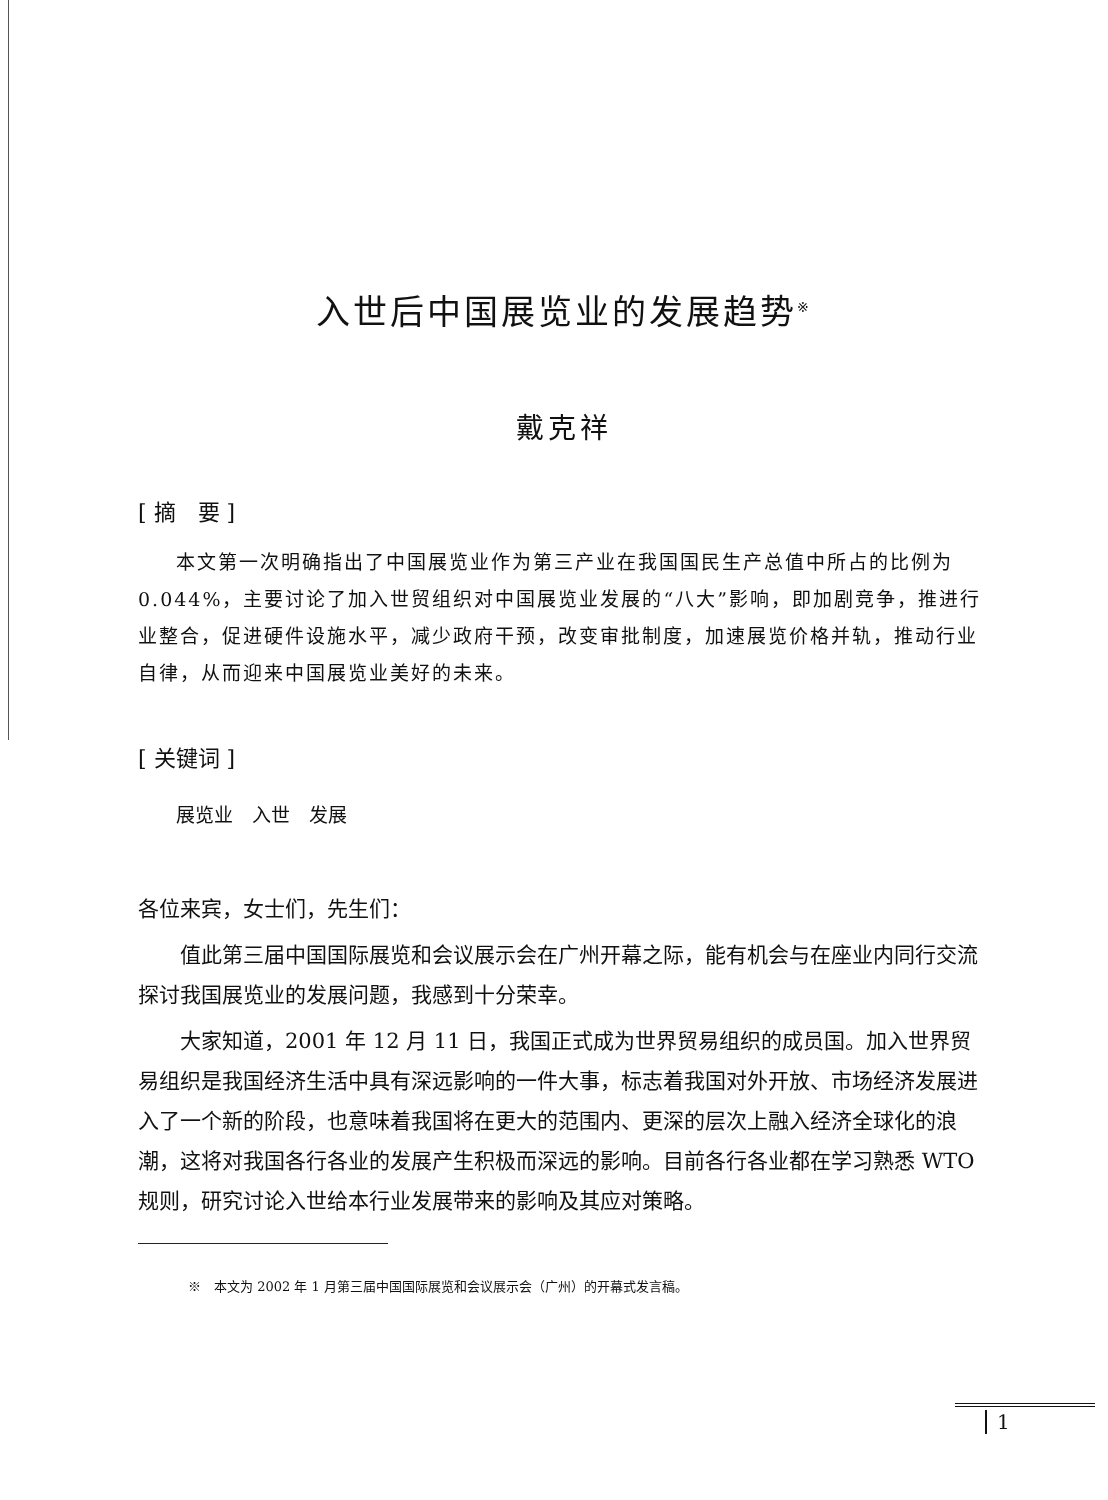入世后中国展览业的发展趋势<sup>※</sup>
戴克祥
[ 摘　要 ]
本文第一次明确指出了中国展览业作为第三产业在我国国民生产总值中所占的比例为 0.044%，主要讨论了加入世贸组织对中国展览业发展的“八大”影响，即加剧竞争，推进行业整合，促进硬件设施水平，减少政府干预，改变审批制度，加速展览价格并轨，推动行业自律，从而迎来中国展览业美好的未来。
[ 关键词 ]
展览业　入世　发展
各位来宾，女士们，先生们：
值此第三届中国国际展览和会议展示会在广州开幕之际，能有机会与在座业内同行交流探讨我国展览业的发展问题，我感到十分荣幸。
大家知道，2001 年 12 月 11 日，我国正式成为世界贸易组织的成员国。加入世界贸易组织是我国经济生活中具有深远影响的一件大事，标志着我国对外开放、市场经济发展进入了一个新的阶段，也意味着我国将在更大的范围内、更深的层次上融入经济全球化的浪潮，这将对我国各行各业的发展产生积极而深远的影响。目前各行各业都在学习熟悉 WTO 规则，研究讨论入世给本行业发展带来的影响及其应对策略。
※　本文为 2002 年 1 月第三届中国国际展览和会议展示会（广州）的开幕式发言稿。
1